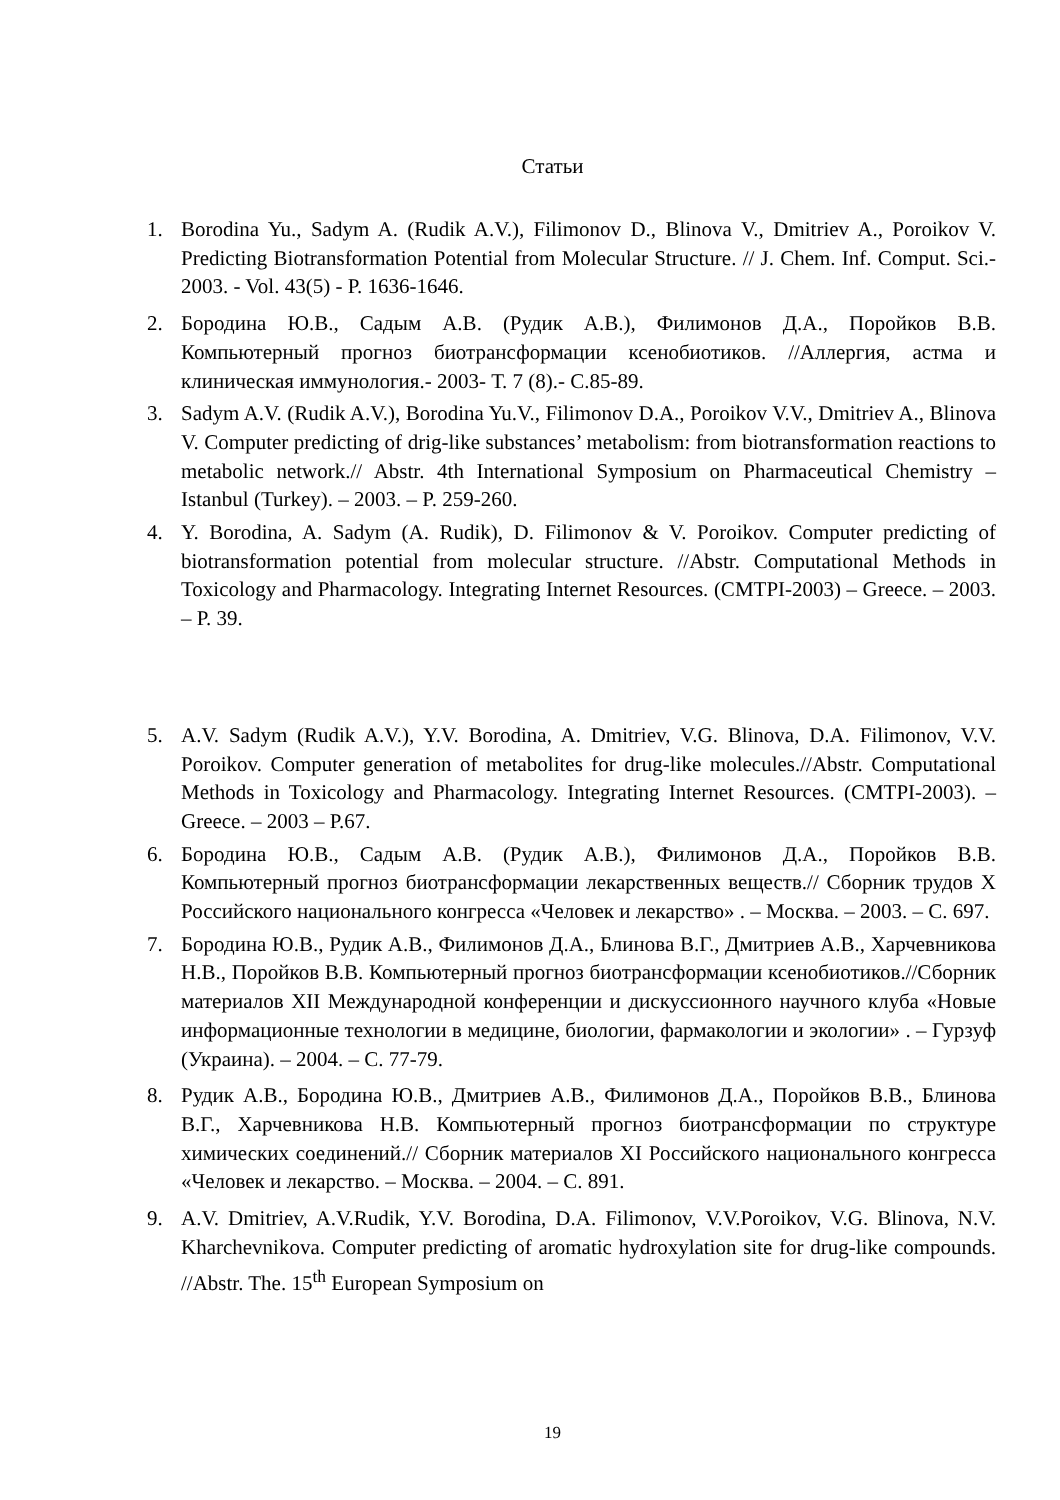Статьи
1. Borodina Yu., Sadym A. (Rudik A.V.), Filimonov D., Blinova V., Dmitriev A., Poroikov V. Predicting Biotransformation Potential from Molecular Structure. // J. Chem. Inf. Comput. Sci.- 2003. - Vol. 43(5) - P. 1636-1646.
2. Бородина Ю.В., Садым А.В. (Рудик А.В.), Филимонов Д.А., Поройков В.В. Компьютерный прогноз биотрансформации ксенобиотиков. //Аллергия, астма и клиническая иммунология.- 2003- Т. 7 (8).- С.85-89.
3. Sadym A.V. (Rudik A.V.), Borodina Yu.V., Filimonov D.A., Poroikov V.V., Dmitriev A., Blinova V. Computer predicting of drig-like substances’ metabolism: from biotransformation reactions to metabolic network.// Abstr. 4th International Symposium on Pharmaceutical Chemistry – Istanbul (Turkey). – 2003. – P. 259-260.
4. Y. Borodina, A. Sadym (A. Rudik), D. Filimonov & V. Poroikov. Computer predicting of biotransformation potential from molecular structure. //Abstr. Computational Methods in Toxicology and Pharmacology. Integrating Internet Resources. (CMTPI-2003) – Greece. – 2003. – P. 39.
5. A.V. Sadym (Rudik A.V.), Y.V. Borodina, A. Dmitriev, V.G. Blinova, D.A. Filimonov, V.V. Poroikov. Computer generation of metabolites for drug-like molecules.//Abstr. Computational Methods in Toxicology and Pharmacology. Integrating Internet Resources. (CMTPI-2003). – Greece. – 2003 – P.67.
6. Бородина Ю.В., Садым А.В. (Рудик А.В.), Филимонов Д.А., Поройков В.В. Компьютерный прогноз биотрансформации лекарственных веществ.// Сборник трудов X Российского национального конгресса «Человек и лекарство» . – Москва. – 2003. – С. 697.
7. Бородина Ю.В., Рудик А.В., Филимонов Д.А., Блинова В.Г., Дмитриев А.В., Харчевникова Н.В., Поройков В.В. Компьютерный прогноз биотрансформации ксенобиотиков.//Сборник материалов XII Международной конференции и дискуссионного научного клуба «Новые информационные технологии в медицине, биологии, фармакологии и экологии» . – Гурзуф (Украина). – 2004. – С. 77-79.
8. Рудик А.В., Бородина Ю.В., Дмитриев А.В., Филимонов Д.А., Поройков В.В., Блинова В.Г., Харчевникова Н.В. Компьютерный прогноз биотрансформации по структуре химических соединений.// Сборник материалов XI Российского национального конгресса «Человек и лекарство. – Москва. – 2004. – С. 891.
9. A.V. Dmitriev, A.V.Rudik, Y.V. Borodina, D.A. Filimonov, V.V.Poroikov, V.G. Blinova, N.V. Kharchevnikova. Computer predicting of aromatic hydroxylation site for drug-like compounds. //Abstr. The. 15<sup>th</sup> European Symposium on
19